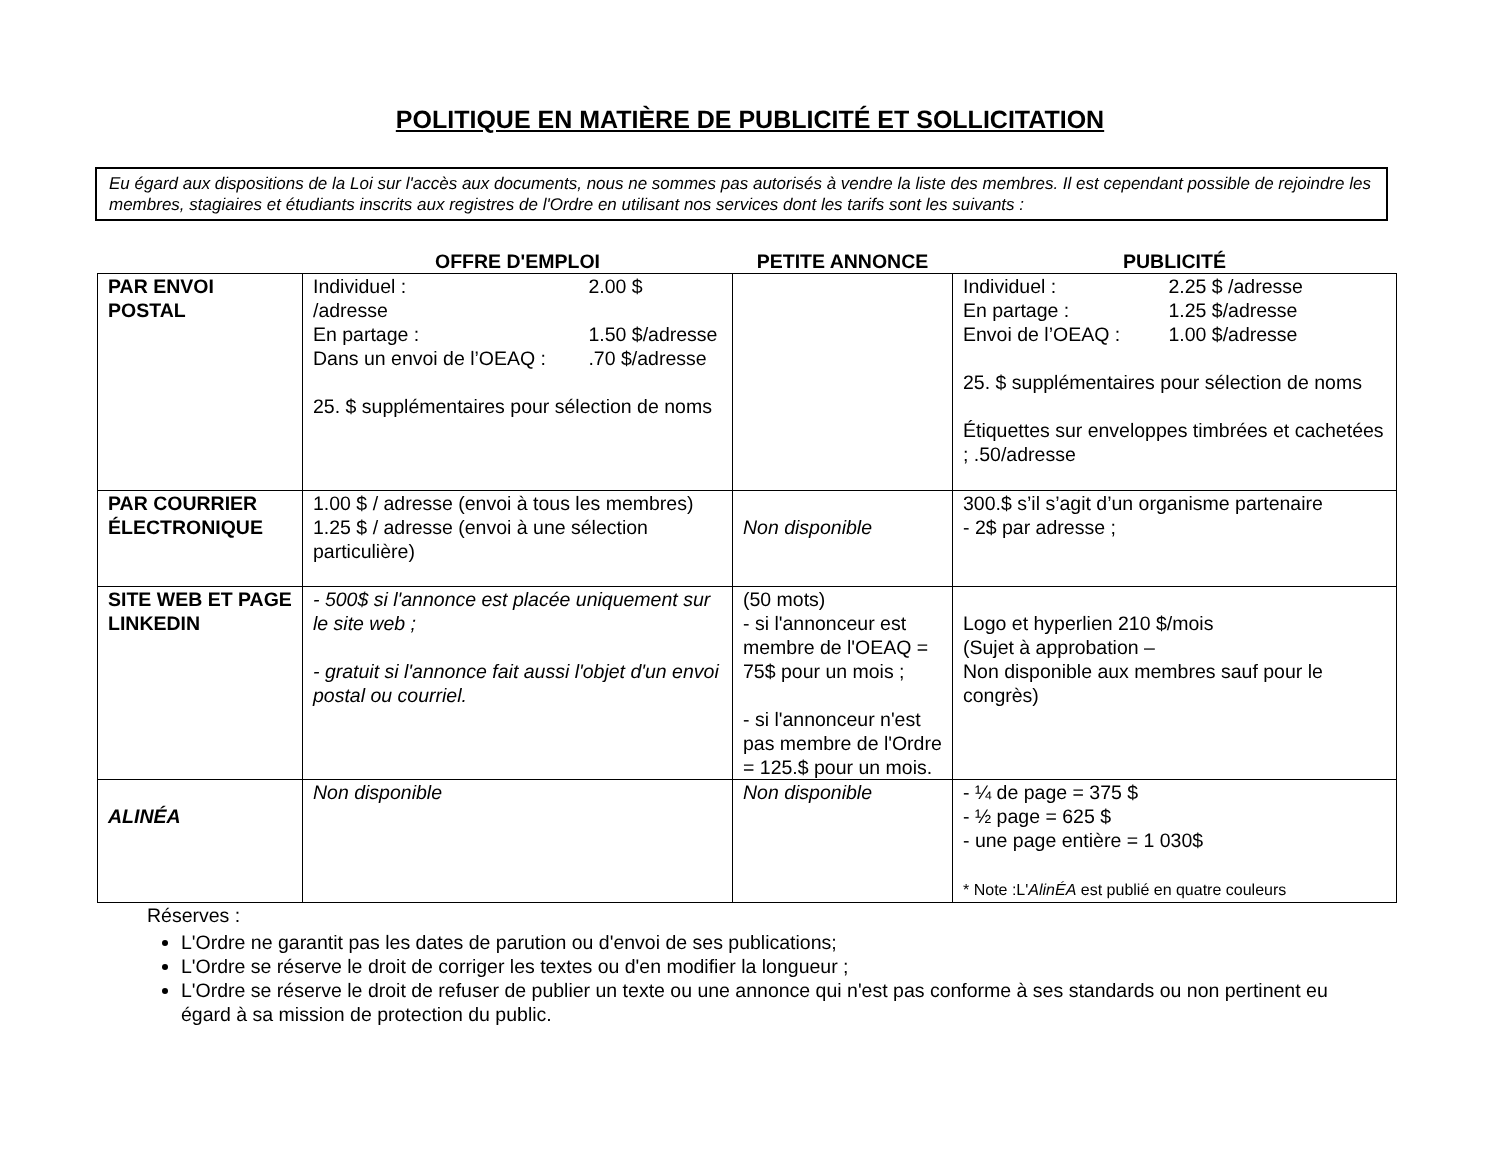POLITIQUE EN MATIÈRE DE PUBLICITÉ ET SOLLICITATION
Eu égard aux dispositions de la Loi sur l'accès aux documents, nous ne sommes pas autorisés à vendre la liste des membres. Il est cependant possible de rejoindre les membres, stagiaires et étudiants inscrits aux registres de l'Ordre en utilisant nos services dont les tarifs sont les suivants :
| | OFFRE D'EMPLOI | PETITE ANNONCE | PUBLICITÉ |
| --- | --- | --- | --- |
| PAR ENVOI POSTAL | Individuel : 2.00 $ /adresse En partage : 1.50 $/adresse Dans un envoi de l’OEAQ : .70 $/adresse 25. $ supplémentaires pour sélection de noms | | Individuel : 2.25 $ /adresse En partage : 1.25 $/adresse Envoi de l’OEAQ : 1.00 $/adresse 25. $ supplémentaires pour sélection de noms Étiquettes sur enveloppes timbrées et cachetées ; .50/adresse |
| PAR COURRIER ÉLECTRONIQUE | 1.00 $ / adresse (envoi à tous les membres) 1.25 $ / adresse (envoi à une sélection particulière) | Non disponible | 300.$ s’il s’agit d’un organisme partenaire - 2$ par adresse ; |
| SITE WEB ET PAGE LINKEDIN | - 500$ si l'annonce est placée uniquement sur le site web ; - gratuit si l'annonce fait aussi l'objet d'un envoi postal ou courriel. | (50 mots) - si l'annonceur est membre de l'OEAQ = 75$ pour un mois ; - si l'annonceur n'est pas membre de l'Ordre = 125.$ pour un mois. | Logo et hyperlien 210 $/mois (Sujet à approbation – Non disponible aux membres sauf pour le congrès) |
| ALINÉA | Non disponible | Non disponible | - ¼ de page = 375 $ - ½ page = 625 $ - une page entière = 1 030$ * Note :L' AlinÉA est publié en quatre couleurs |
Réserves :
L'Ordre ne garantit pas les dates de parution ou d'envoi de ses publications;
L'Ordre se réserve le droit de corriger les textes ou d'en modifier la longueur ;
L'Ordre se réserve le droit de refuser de publier un texte ou une annonce qui n'est pas conforme à ses standards ou non pertinent eu égard à sa mission de protection du public.